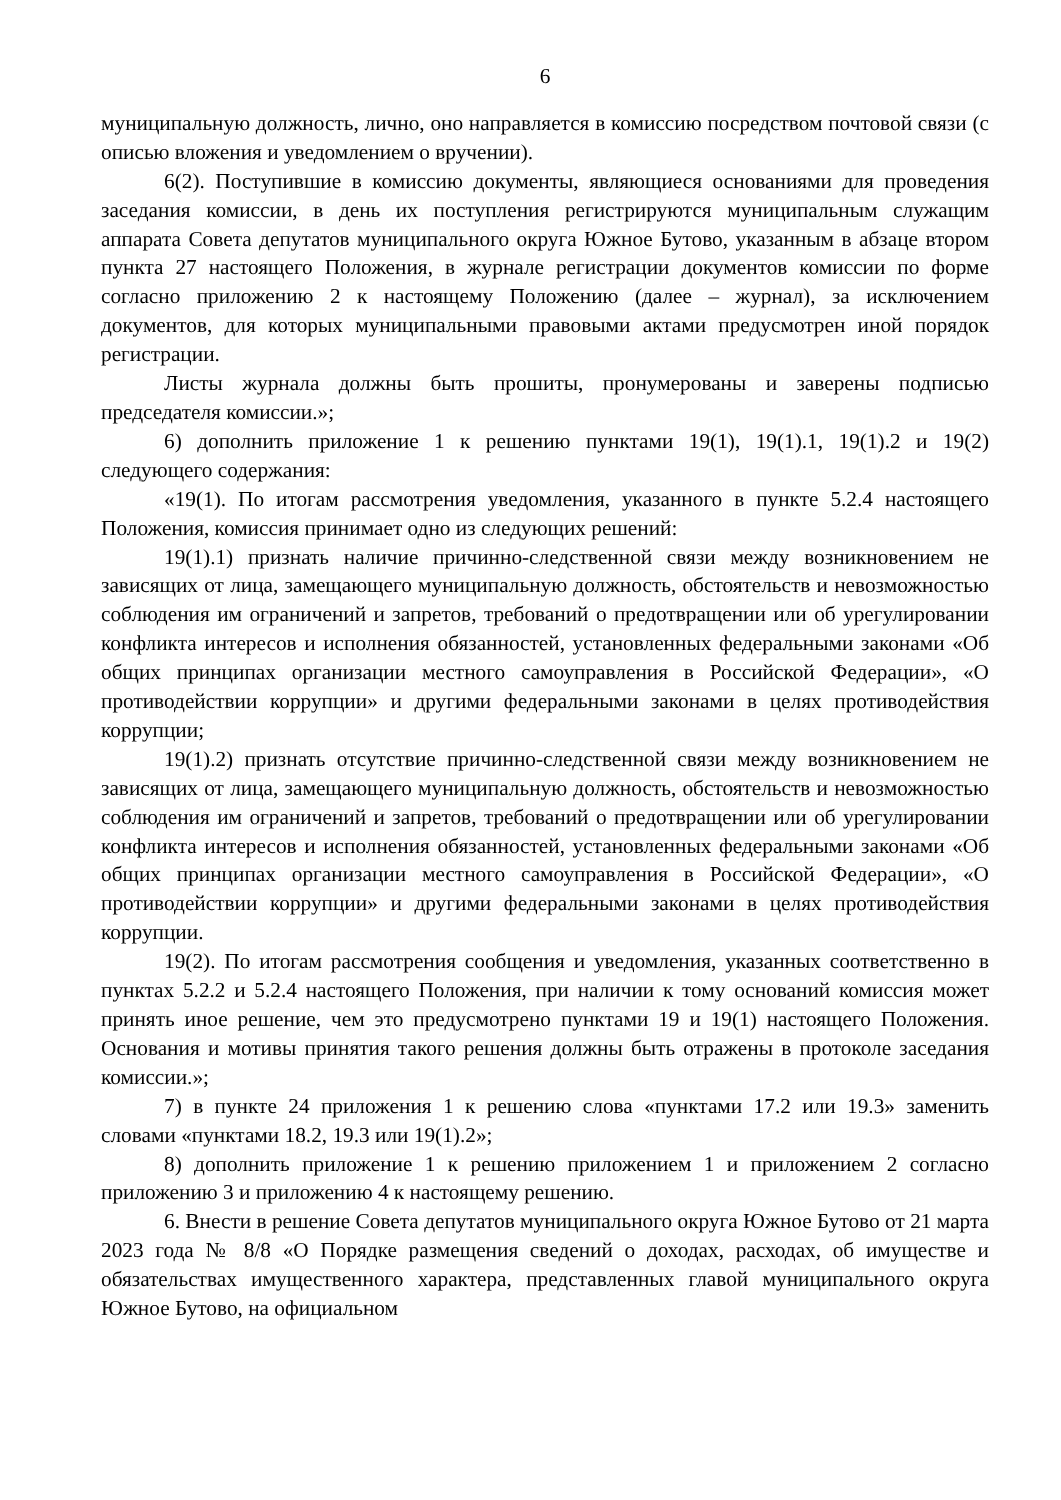6
муниципальную должность, лично, оно направляется в комиссию посредством почтовой связи (с описью вложения и уведомлением о вручении).
6(2). Поступившие в комиссию документы, являющиеся основаниями для проведения заседания комиссии, в день их поступления регистрируются муниципальным служащим аппарата Совета депутатов муниципального округа Южное Бутово, указанным в абзаце втором пункта 27 настоящего Положения, в журнале регистрации документов комиссии по форме согласно приложению 2 к настоящему Положению (далее – журнал), за исключением документов, для которых муниципальными правовыми актами предусмотрен иной порядок регистрации.
Листы журнала должны быть прошиты, пронумерованы и заверены подписью председателя комиссии.»;
6) дополнить приложение 1 к решению пунктами 19(1), 19(1).1, 19(1).2 и 19(2) следующего содержания:
«19(1). По итогам рассмотрения уведомления, указанного в пункте 5.2.4 настоящего Положения, комиссия принимает одно из следующих решений:
19(1).1) признать наличие причинно-следственной связи между возникновением не зависящих от лица, замещающего муниципальную должность, обстоятельств и невозможностью соблюдения им ограничений и запретов, требований о предотвращении или об урегулировании конфликта интересов и исполнения обязанностей, установленных федеральными законами «Об общих принципах организации местного самоуправления в Российской Федерации», «О противодействии коррупции» и другими федеральными законами в целях противодействия коррупции;
19(1).2) признать отсутствие причинно-следственной связи между возникновением не зависящих от лица, замещающего муниципальную должность, обстоятельств и невозможностью соблюдения им ограничений и запретов, требований о предотвращении или об урегулировании конфликта интересов и исполнения обязанностей, установленных федеральными законами «Об общих принципах организации местного самоуправления в Российской Федерации», «О противодействии коррупции» и другими федеральными законами в целях противодействия коррупции.
19(2). По итогам рассмотрения сообщения и уведомления, указанных соответственно в пунктах 5.2.2 и 5.2.4 настоящего Положения, при наличии к тому оснований комиссия может принять иное решение, чем это предусмотрено пунктами 19 и 19(1) настоящего Положения. Основания и мотивы принятия такого решения должны быть отражены в протоколе заседания комиссии.»;
7) в пункте 24 приложения 1 к решению слова «пунктами 17.2 или 19.3» заменить словами «пунктами 18.2, 19.3 или 19(1).2»;
8) дополнить приложение 1 к решению приложением 1 и приложением 2 согласно приложению 3 и приложению 4 к настоящему решению.
6. Внести в решение Совета депутатов муниципального округа Южное Бутово от 21 марта 2023 года № 8/8 «О Порядке размещения сведений о доходах, расходах, об имуществе и обязательствах имущественного характера, представленных главой муниципального округа Южное Бутово, на официальном